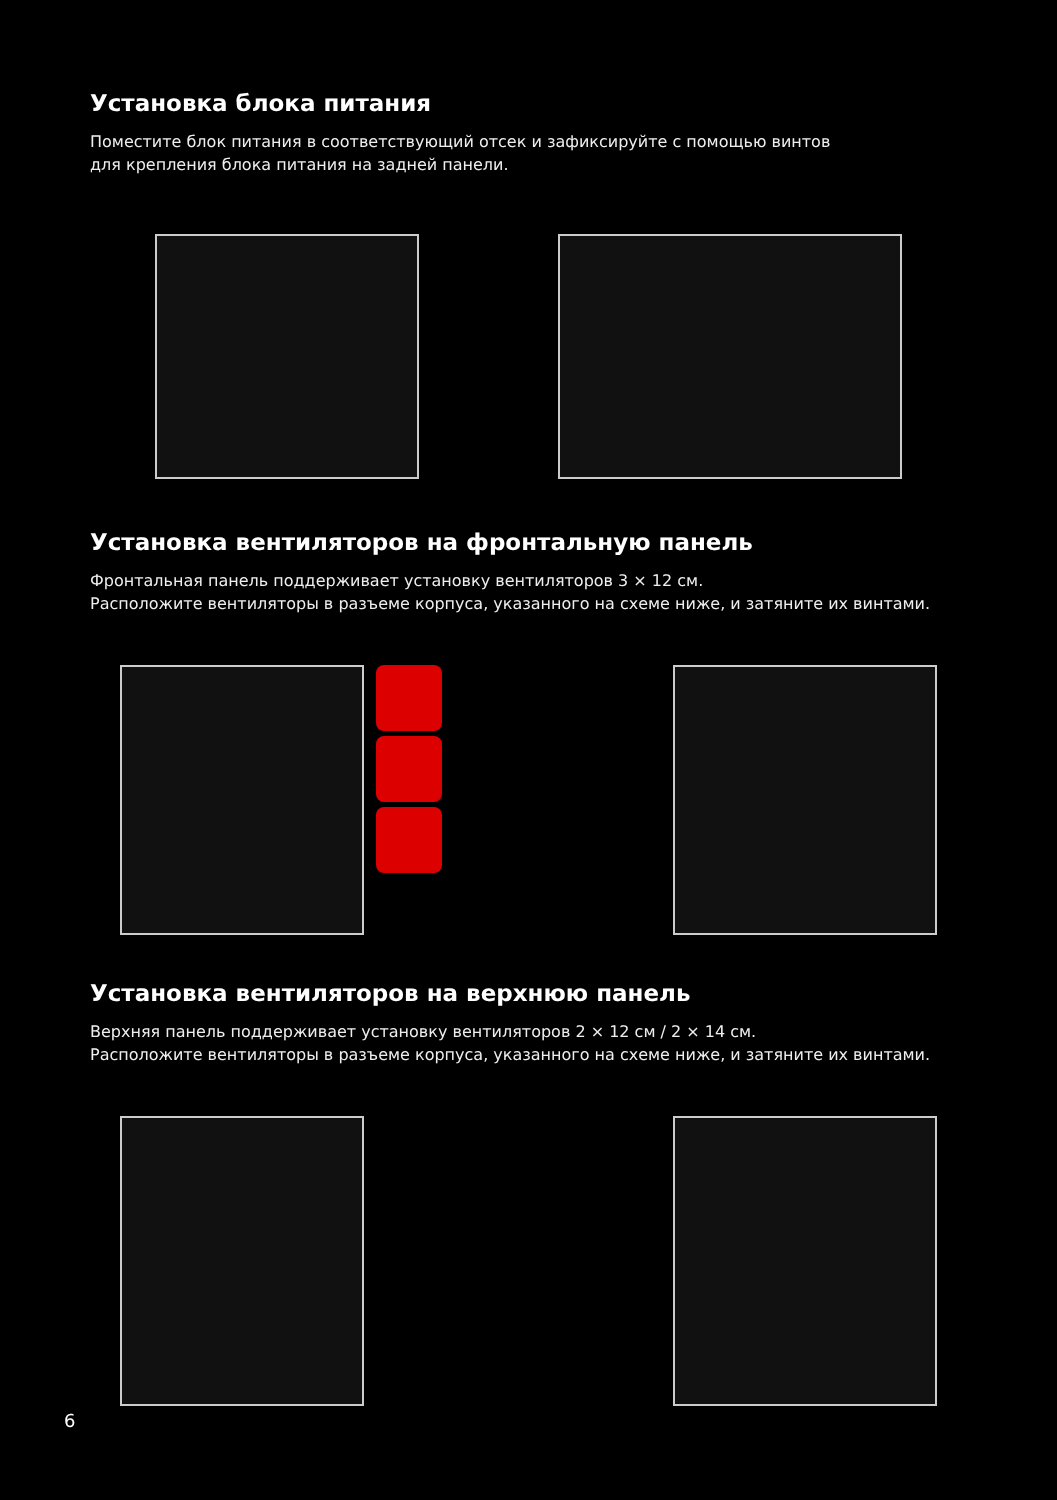Установка блока питания
Поместите блок питания в соответствующий отсек и зафиксируйте с помощью винтов
для крепления блока питания на задней панели.
Установка вентиляторов на фронтальную панель
Фронтальная панель поддерживает установку вентиляторов 3 × 12 см.
Расположите вентиляторы в разъеме корпуса, указанного на схеме ниже, и затяните их винтами.
Установка вентиляторов на верхнюю панель
Верхняя панель поддерживает установку вентиляторов 2 × 12 см / 2 × 14 см.
Расположите вентиляторы в разъеме корпуса, указанного на схеме ниже, и затяните их винтами.
6